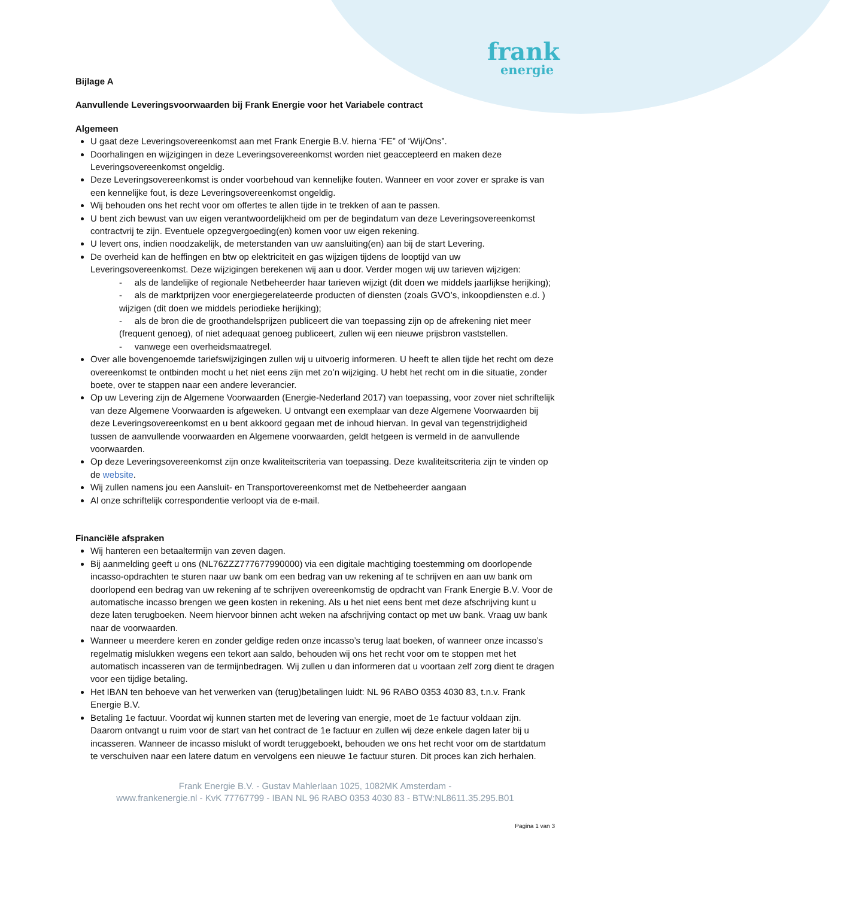frank
energie
Bijlage A
Aanvullende Leveringsvoorwaarden bij Frank Energie voor het Variabele contract
Algemeen
U gaat deze Leveringsovereenkomst aan met Frank Energie B.V. hierna ‘FE” of ‘Wij/Ons”.
Doorhalingen en wijzigingen in deze Leveringsovereenkomst worden niet geaccepteerd en maken deze Leveringsovereenkomst ongeldig.
Deze Leveringsovereenkomst is onder voorbehoud van kennelijke fouten. Wanneer en voor zover er sprake is van een kennelijke fout, is deze Leveringsovereenkomst ongeldig.
Wij behouden ons het recht voor om offertes te allen tijde in te trekken of aan te passen.
U bent zich bewust van uw eigen verantwoordelijkheid om per de begindatum van deze Leveringsovereenkomst contractvrij te zijn. Eventuele opzegvergoeding(en) komen voor uw eigen rekening.
U levert ons, indien noodzakelijk, de meterstanden van uw aansluiting(en) aan bij de start Levering.
De overheid kan de heffingen en btw op elektriciteit en gas wijzigen tijdens de looptijd van uw Leveringsovereenkomst. Deze wijzigingen berekenen wij aan u door. Verder mogen wij uw tarieven wijzigen:
- als de landelijke of regionale Netbeheerder haar tarieven wijzigt (dit doen we middels jaarlijkse herijking);
- als de marktprijzen voor energiegerelateerde producten of diensten (zoals GVO’s, inkoopdiensten e.d. ) wijzigen (dit doen we middels periodieke herijking);
- als de bron die de groothandelsprijzen publiceert die van toepassing zijn op de afrekening niet meer (frequent genoeg), of niet adequaat genoeg publiceert, zullen wij een nieuwe prijsbron vaststellen.
- vanwege een overheidsmaatregel.
Over alle bovengenoemde tariefswijzigingen zullen wij u uitvoerig informeren. U heeft te allen tijde het recht om deze overeenkomst te ontbinden mocht u het niet eens zijn met zo’n wijziging. U hebt het recht om in die situatie, zonder boete, over te stappen naar een andere leverancier.
Op uw Levering zijn de Algemene Voorwaarden (Energie-Nederland 2017) van toepassing, voor zover niet schriftelijk van deze Algemene Voorwaarden is afgeweken. U ontvangt een exemplaar van deze Algemene Voorwaarden bij deze Leveringsovereenkomst en u bent akkoord gegaan met de inhoud hiervan. In geval van tegenstrijdigheid tussen de aanvullende voorwaarden en Algemene voorwaarden, geldt hetgeen is vermeld in de aanvullende voorwaarden.
Op deze Leveringsovereenkomst zijn onze kwaliteitscriteria van toepassing. Deze kwaliteitscriteria zijn te vinden op de website.
Wij zullen namens jou een Aansluit- en Transportovereenkomst met de Netbeheerder aangaan
Al onze schriftelijk correspondentie verloopt via de e-mail.
Financiële afspraken
Wij hanteren een betaaltermijn van zeven dagen.
Bij aanmelding geeft u ons (NL76ZZZ777677990000) via een digitale machtiging toestemming om doorlopende incasso-opdrachten te sturen naar uw bank om een bedrag van uw rekening af te schrijven en aan uw bank om doorlopend een bedrag van uw rekening af te schrijven overeenkomstig de opdracht van Frank Energie B.V. Voor de automatische incasso brengen we geen kosten in rekening. Als u het niet eens bent met deze afschrijving kunt u deze laten terugboeken. Neem hiervoor binnen acht weken na afschrijving contact op met uw bank. Vraag uw bank naar de voorwaarden.
Wanneer u meerdere keren en zonder geldige reden onze incasso’s terug laat boeken, of wanneer onze incasso’s regelmatig mislukken wegens een tekort aan saldo, behouden wij ons het recht voor om te stoppen met het automatisch incasseren van de termijnbedragen. Wij zullen u dan informeren dat u voortaan zelf zorg dient te dragen voor een tijdige betaling.
Het IBAN ten behoeve van het verwerken van (terug)betalingen luidt: NL 96 RABO 0353 4030 83, t.n.v. Frank Energie B.V.
Betaling 1e factuur. Voordat wij kunnen starten met de levering van energie, moet de 1e factuur voldaan zijn. Daarom ontvangt u ruim voor de start van het contract de 1e factuur en zullen wij deze enkele dagen later bij u incasseren. Wanneer de incasso mislukt of wordt teruggeboekt, behouden we ons het recht voor om de startdatum te verschuiven naar een latere datum en vervolgens een nieuwe 1e factuur sturen. Dit proces kan zich herhalen.
Frank Energie B.V. - Gustav Mahlerlaan 1025, 1082MK Amsterdam -
www.frankenergie.nl - KvK 77767799 - IBAN NL 96 RABO 0353 4030 83 - BTW:NL8611.35.295.B01
Pagina 1 van 3